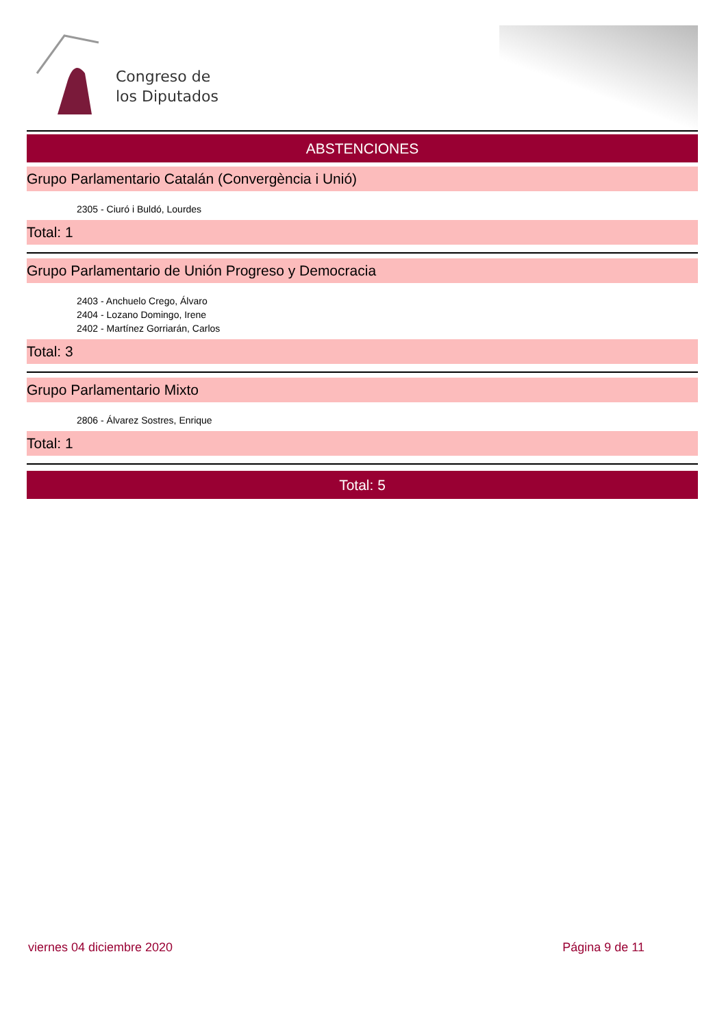Congreso de
los Diputados
ABSTENCIONES
Grupo Parlamentario Catalán (Convergència i Unió)
2305 - Ciuró i Buldó, Lourdes
Total: 1
Grupo Parlamentario de Unión Progreso y Democracia
2403 - Anchuelo Crego, Álvaro
2404 - Lozano Domingo, Irene
2402 - Martínez Gorriarán, Carlos
Total: 3
Grupo Parlamentario Mixto
2806 - Álvarez Sostres, Enrique
Total: 1
Total: 5
viernes 04 diciembre 2020 Página 9 de 11